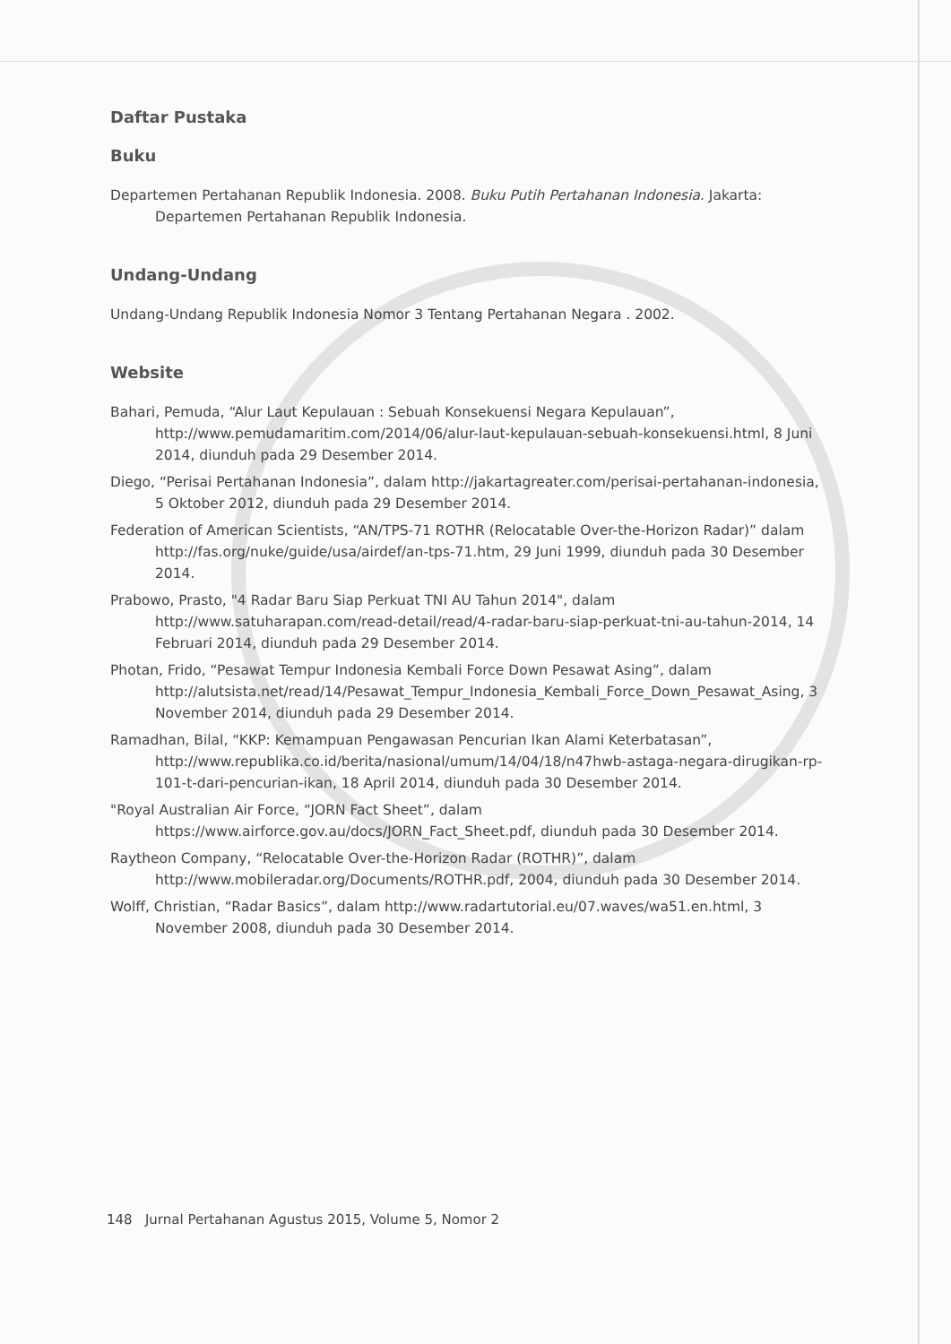Daftar Pustaka
Buku
Departemen Pertahanan Republik Indonesia. 2008. Buku Putih Pertahanan Indonesia. Jakarta: Departemen Pertahanan Republik Indonesia.
Undang-Undang
Undang-Undang Republik Indonesia Nomor 3 Tentang Pertahanan Negara . 2002.
Website
Bahari, Pemuda, “Alur Laut Kepulauan : Sebuah Konsekuensi Negara Kepulauan”, http://www.pemudamaritim.com/2014/06/alur-laut-kepulauan-sebuah-konsekuensi.html, 8 Juni 2014, diunduh pada 29 Desember 2014.
Diego, “Perisai Pertahanan Indonesia”, dalam http://jakartagreater.com/perisai-pertahanan-indonesia, 5 Oktober 2012, diunduh pada 29 Desember 2014.
Federation of American Scientists, “AN/TPS-71 ROTHR (Relocatable Over-the-Horizon Radar)” dalam http://fas.org/nuke/guide/usa/airdef/an-tps-71.htm, 29 Juni 1999, diunduh pada 30 Desember 2014.
Prabowo, Prasto, "4 Radar Baru Siap Perkuat TNI AU Tahun 2014", dalam http://www.satuharapan.com/read-detail/read/4-radar-baru-siap-perkuat-tni-au-tahun-2014, 14 Februari 2014, diunduh pada 29 Desember 2014.
Photan, Frido, “Pesawat Tempur Indonesia Kembali Force Down Pesawat Asing”, dalam http://alutsista.net/read/14/Pesawat_Tempur_Indonesia_Kembali_Force_Down_Pesawat_Asing, 3 November 2014, diunduh pada 29 Desember 2014.
Ramadhan, Bilal, “KKP: Kemampuan Pengawasan Pencurian Ikan Alami Keterbatasan”, http://www.republika.co.id/berita/nasional/umum/14/04/18/n47hwb-astaga-negara-dirugikan-rp-101-t-dari-pencurian-ikan, 18 April 2014, diunduh pada 30 Desember 2014.
"Royal Australian Air Force, “JORN Fact Sheet”, dalam https://www.airforce.gov.au/docs/JORN_Fact_Sheet.pdf, diunduh pada 30 Desember 2014.
Raytheon Company, “Relocatable Over-the-Horizon Radar (ROTHR)”, dalam http://www.mobileradar.org/Documents/ROTHR.pdf, 2004, diunduh pada 30 Desember 2014.
Wolff, Christian, “Radar Basics”, dalam http://www.radartutorial.eu/07.waves/wa51.en.html, 3 November 2008, diunduh pada 30 Desember 2014.
148 Jurnal Pertahanan Agustus 2015, Volume 5, Nomor 2